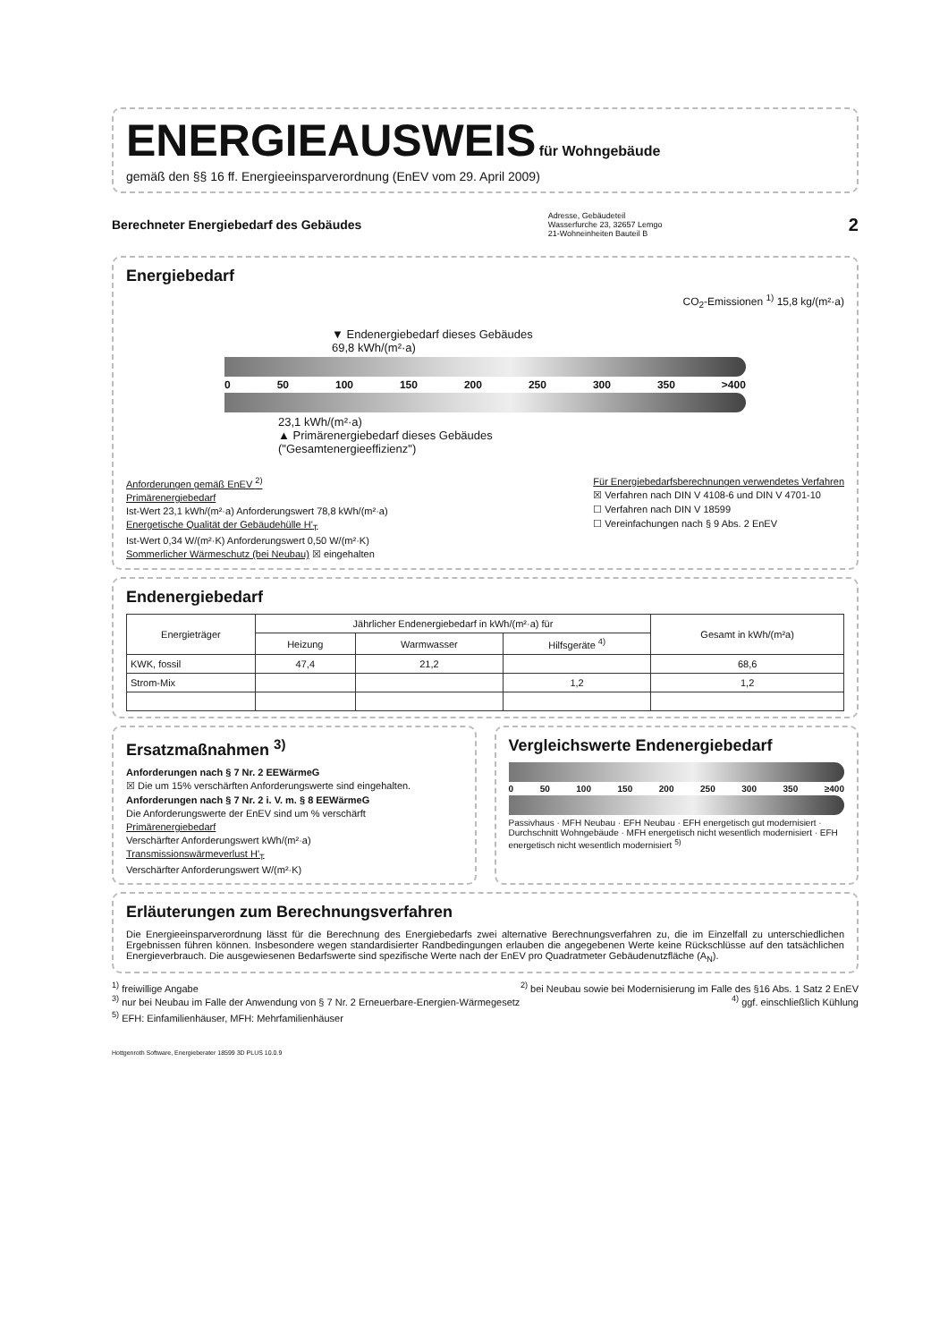ENERGIEAUSWEIS
für Wohngebäude
gemäß den §§ 16 ff. Energieeinsparverordnung (EnEV vom 29. April 2009)
Berechneter Energiebedarf des Gebäudes
Adresse, Gebäudeteil
Wasserfurche 23, 32657 Lemgo
21-Wohneinheiten Bauteil B
2
Energiebedarf
CO<sub>2</sub>-Emissionen <sup>1)</sup> 15,8 kg/(m²·a)
▼ Endenergiebedarf dieses Gebäudes
69,8 kWh/(m²·a)
0 50 100 150 200 250 300 350 >400
23,1 kWh/(m²·a)
▲ Primärenergiebedarf dieses Gebäudes
("Gesamtenergieeffizienz")
Anforderungen gemäß EnEV <sup>2)</sup>
Primärenergiebedarf
Ist-Wert 23,1 kWh/(m²·a) Anforderungswert 78,8 kWh/(m²·a)
Energetische Qualität der Gebäudehülle H'<sub>T</sub>
Ist-Wert 0,34 W/(m²·K) Anforderungswert 0,50 W/(m²·K)
Sommerlicher Wärmeschutz (bei Neubau) ☒ eingehalten
Für Energiebedarfsberechnungen verwendetes Verfahren
☒ Verfahren nach DIN V 4108-6 und DIN V 4701-10
☐ Verfahren nach DIN V 18599
☐ Vereinfachungen nach § 9 Abs. 2 EnEV
Endenergiebedarf
| Energieträger | Jährlicher Endenergiebedarf in kWh/(m²·a) für | | | Gesamt in kWh/(m²a) |
| --- | --- | --- | --- | --- |
| | Heizung | Warmwasser | Hilfsgeräte <sup>4)</sup> | |
| KWK, fossil | 47,4 | 21,2 | | 68,6 |
| Strom-Mix | | | 1,2 | 1,2 |
Ersatzmaßnahmen <sup>3)</sup>
Anforderungen nach § 7 Nr. 2 EEWärmeG
☒ Die um 15% verschärften Anforderungswerte sind eingehalten.
Anforderungen nach § 7 Nr. 2 i. V. m. § 8 EEWärmeG
Die Anforderungswerte der EnEV sind um % verschärft
Primärenergiebedarf
Verschärfter Anforderungswert kWh/(m²·a)
Transmissionswärmeverlust H'<sub>T</sub>
Verschärfter Anforderungswert W/(m²·K)
Vergleichswerte Endenergiebedarf
0 50 100 150 200 250 300 350 ≥400
Passivhaus · MFH Neubau · EFH Neubau · EFH energetisch gut modernisiert · Durchschnitt Wohngebäude · MFH energetisch nicht wesentlich modernisiert · EFH energetisch nicht wesentlich modernisiert <sup>5)</sup>
Erläuterungen zum Berechnungsverfahren
Die Energieeinsparverordnung lässt für die Berechnung des Energiebedarfs zwei alternative Berechnungsverfahren zu, die im Einzelfall zu unterschiedlichen Ergebnissen führen können. Insbesondere wegen standardisierter Randbedingungen erlauben die angegebenen Werte keine Rückschlüsse auf den tatsächlichen Energieverbrauch. Die ausgewiesenen Bedarfswerte sind spezifische Werte nach der EnEV pro Quadratmeter Gebäudenutzfläche (A<sub>N</sub>).
<sup>1)</sup> freiwillige Angabe <sup>2)</sup> bei Neubau sowie bei Modernisierung im Falle des §16 Abs. 1 Satz 2 EnEV
<sup>3)</sup> nur bei Neubau im Falle der Anwendung von § 7 Nr. 2 Erneuerbare-Energien-Wärmegesetz <sup>4)</sup> ggf. einschließlich Kühlung
<sup>5)</sup> EFH: Einfamilienhäuser, MFH: Mehrfamilienhäuser
Hottgenroth Software, Energieberater 18599 3D PLUS 10.0.9